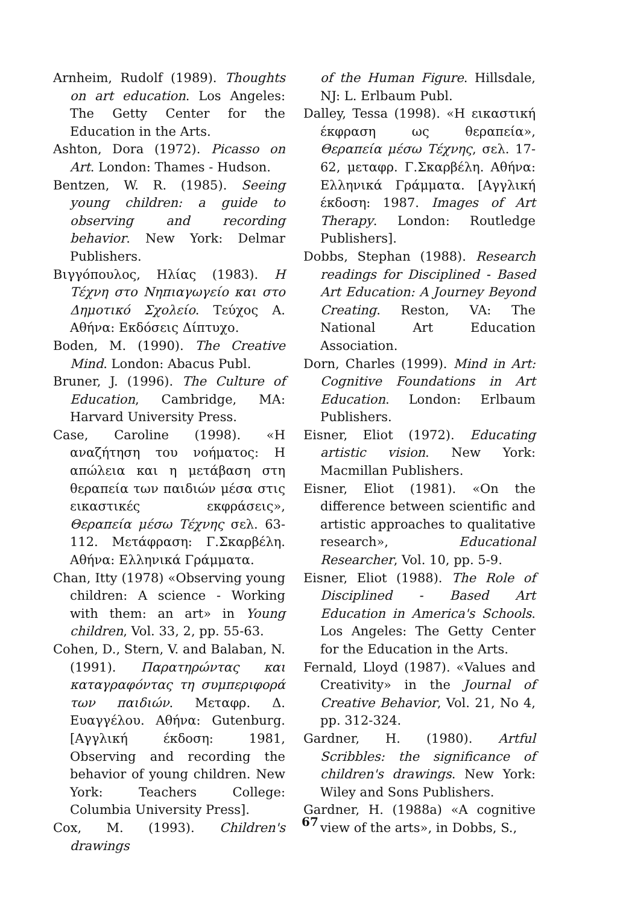Arnheim, Rudolf (1989). Thoughts on art education. Los Angeles: The Getty Center for the Education in the Arts.
Ashton, Dora (1972). Picasso on Art. London: Thames - Hudson.
Bentzen, W. R. (1985). Seeing young children: a guide to observing and recording behavior. New York: Delmar Publishers.
Βιγγόπουλος, Ηλίας (1983). Η Τέχνη στο Νηπιαγωγείο και στο Δημοτικό Σχολείο. Τεύχος Α. Αθήνα: Εκδόσεις Δίπτυχο.
Boden, M. (1990). The Creative Mind. London: Abacus Publ.
Bruner, J. (1996). The Culture of Education, Cambridge, MA: Harvard University Press.
Case, Caroline (1998). «Η αναζήτηση του νοήματος: Η απώλεια και η μετάβαση στη θεραπεία των παιδιών μέσα στις εικαστικές εκφράσεις», Θεραπεία μέσω Τέχνης σελ. 63-112. Μετάφραση: Γ.Σκαρβέλη. Αθήνα: Ελληνικά Γράμματα.
Chan, Itty (1978) «Observing young children: A science - Working with them: an art» in Young children, Vol. 33, 2, pp. 55-63.
Cohen, D., Stern, V. and Balaban, N. (1991). Παρατηρώντας και καταγραφόντας τη συμπεριφορά των παιδιών. Μεταφρ. Δ. Ευαγγέλου. Αθήνα: Gutenburg. [Αγγλική έκδοση: 1981, Observing and recording the behavior of young children. New York: Teachers College: Columbia University Press].
Cox, M. (1993). Children's drawings
of the Human Figure. Hillsdale, NJ: L. Erlbaum Publ.
Dalley, Tessa (1998). «Η εικαστική έκφραση ως θεραπεία», Θεραπεία μέσω Τέχνης, σελ. 17-62, μεταφρ. Γ.Σκαρβέλη. Αθήνα: Ελληνικά Γράμματα. [Αγγλική έκδοση: 1987. Images of Art Therapy. London: Routledge Publishers].
Dobbs, Stephan (1988). Research readings for Disciplined - Based Art Education: A Journey Beyond Creating. Reston, VA: The National Art Education Association.
Dorn, Charles (1999). Mind in Art: Cognitive Foundations in Art Education. London: Erlbaum Publishers.
Eisner, Eliot (1972). Educating artistic vision. New York: Macmillan Publishers.
Eisner, Eliot (1981). «On the difference between scientific and artistic approaches to qualitative research», Educational Researcher, Vol. 10, pp. 5-9.
Eisner, Eliot (1988). The Role of Disciplined - Based Art Education in America's Schools. Los Angeles: The Getty Center for the Education in the Arts.
Fernald, Lloyd (1987). «Values and Creativity» in the Journal of Creative Behavior, Vol. 21, No 4, pp. 312-324.
Gardner, H. (1980). Artful Scribbles: the significance of children's drawings. New York: Wiley and Sons Publishers.
Gardner, H. (1988a) «A cognitive view of the arts», in Dobbs, S.,
67